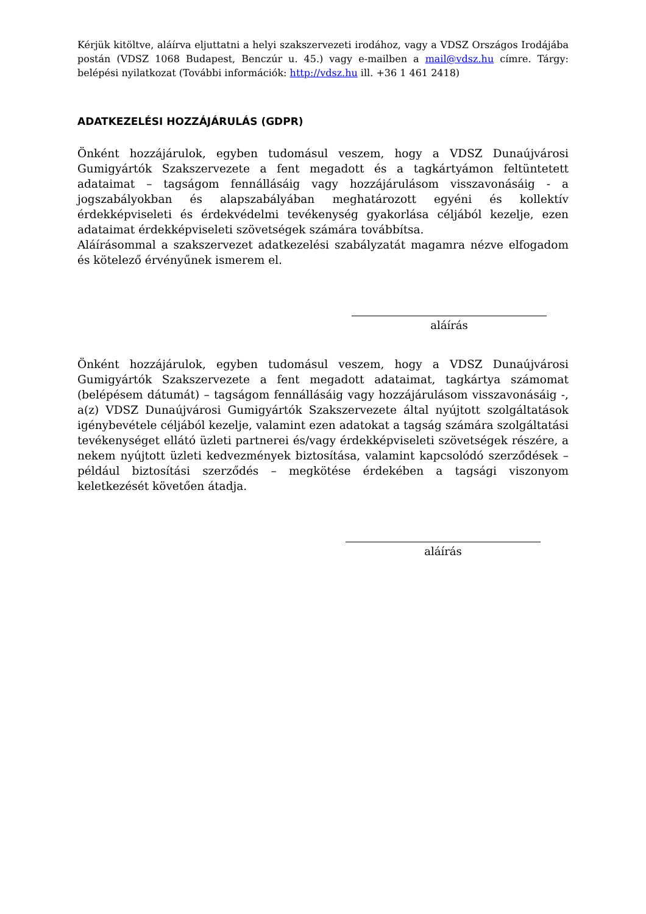Kérjük kitöltve, aláírva eljuttatni a helyi szakszervezeti irodához, vagy a VDSZ Országos Irodájába postán (VDSZ 1068 Budapest, Benczúr u. 45.) vagy e-mailben a mail@vdsz.hu címre. Tárgy: belépési nyilatkozat (További információk: http://vdsz.hu ill. +36 1 461 2418)
ADATKEZELÉSI HOZZÁJÁRULÁS (GDPR)
Önként hozzájárulok, egyben tudomásul veszem, hogy a VDSZ Dunaújvárosi Gumigyártók Szakszervezete a fent megadott és a tagkártyámon feltüntetett adataimat – tagságom fennállásáig vagy hozzájárulásom visszavonásáig - a jogszabályokban és alapszabályában meghatározott egyéni és kollektív érdekképviseleti és érdekvédelmi tevékenység gyakorlása céljából kezelje, ezen adataimat érdekképviseleti szövetségek számára továbbítsa.
Aláírásommal a szakszervezet adatkezelési szabályzatát magamra nézve elfogadom és kötelező érvényűnek ismerem el.
aláírás
Önként hozzájárulok, egyben tudomásul veszem, hogy a VDSZ Dunaújvárosi Gumigyártók Szakszervezete a fent megadott adataimat, tagkártya számomat (belépésem dátumát) – tagságom fennállásáig vagy hozzájárulásom visszavonásáig -, a(z) VDSZ Dunaújvárosi Gumigyártók Szakszervezete által nyújtott szolgáltatások igénybevétele céljából kezelje, valamint ezen adatokat a tagság számára szolgáltatási tevékenységet ellátó üzleti partnerei és/vagy érdekképviseleti szövetségek részére, a nekem nyújtott üzleti kedvezmények biztosítása, valamint kapcsolódó szerződések – például biztosítási szerződés – megkötése érdekében a tagsági viszonyom keletkezését követően átadja.
aláírás